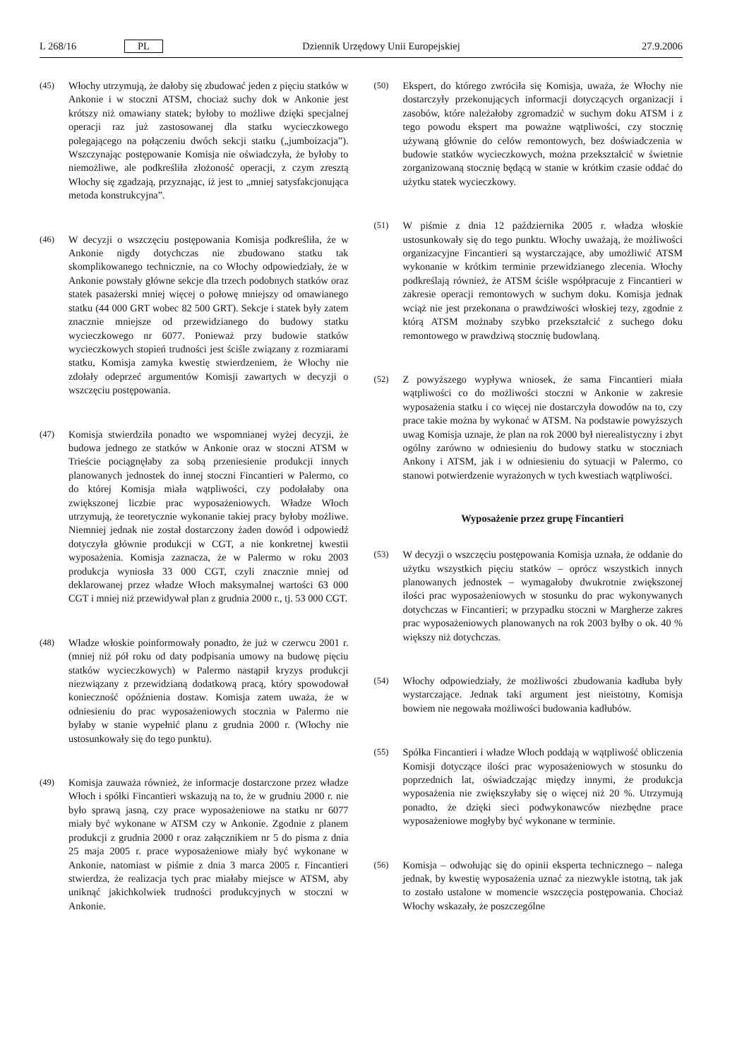L 268/16 PL Dziennik Urzędowy Unii Europejskiej 27.9.2006
(45) Włochy utrzymują, że dałoby się zbudować jeden z pięciu statków w Ankonie i w stoczni ATSM, chociaż suchy dok w Ankonie jest krótszy niż omawiany statek; byłoby to możliwe dzięki specjalnej operacji raz już zastosowanej dla statku wycieczkowego polegającego na połączeniu dwóch sekcji statku („jumboizacja”). Wszczynając postępowanie Komisja nie oświadczyła, że byłoby to niemożliwe, ale podkreśliła złożoność operacji, z czym zresztą Włochy się zgadzają, przyznając, iż jest to „mniej satysfakcjonująca metoda konstrukcyjna”.
(46) W decyzji o wszczęciu postępowania Komisja podkreśliła, że w Ankonie nigdy dotychczas nie zbudowano statku tak skomplikowanego technicznie, na co Włochy odpowiedziały, że w Ankonie powstały główne sekcje dla trzech podobnych statków oraz statek pasażerski mniej więcej o połowę mniejszy od omawianego statku (44 000 GRT wobec 82 500 GRT). Sekcje i statek były zatem znacznie mniejsze od przewidzianego do budowy statku wycieczkowego nr 6077. Ponieważ przy budowie statków wycieczkowych stopień trudności jest ściśle związany z rozmiarami statku, Komisja zamyka kwestię stwierdzeniem, że Włochy nie zdołały odeprzeć argumentów Komisji zawartych w decyzji o wszczęciu postępowania.
(47) Komisja stwierdziła ponadto we wspomnianej wyżej decyzji, że budowa jednego ze statków w Ankonie oraz w stoczni ATSM w Trieście pociągnęłaby za sobą przeniesienie produkcji innych planowanych jednostek do innej stoczni Fincantieri w Palermo, co do której Komisja miała wątpliwości, czy podołałaby ona zwiększonej liczbie prac wyposażeniowych. Władze Włoch utrzymują, że teoretycznie wykonanie takiej pracy byłoby możliwe. Niemniej jednak nie został dostarczony żaden dowód i odpowiedź dotyczyła głównie produkcji w CGT, a nie konkretnej kwestii wyposażenia. Komisja zaznacza, że w Palermo w roku 2003 produkcja wyniosła 33 000 CGT, czyli znacznie mniej od deklarowanej przez władze Włoch maksymalnej wartości 63 000 CGT i mniej niż przewidywał plan z grudnia 2000 r., tj. 53 000 CGT.
(48) Władze włoskie poinformowały ponadto, że już w czerwcu 2001 r. (mniej niż pół roku od daty podpisania umowy na budowę pięciu statków wycieczkowych) w Palermo nastąpił kryzys produkcji niezwiązany z przewidzianą dodatkową pracą, który spowodował konieczność opóźnienia dostaw. Komisja zatem uważa, że w odniesieniu do prac wyposażeniowych stocznia w Palermo nie byłaby w stanie wypełnić planu z grudnia 2000 r. (Włochy nie ustosunkowały się do tego punktu).
(49) Komisja zauważa również, że informacje dostarczone przez władze Włoch i spółki Fincantieri wskazują na to, że w grudniu 2000 r. nie było sprawą jasną, czy prace wyposażeniowe na statku nr 6077 miały być wykonane w ATSM czy w Ankonie. Zgodnie z planem produkcji z grudnia 2000 r oraz załącznikiem nr 5 do pisma z dnia 25 maja 2005 r. prace wyposażeniowe miały być wykonane w Ankonie, natomiast w piśmie z dnia 3 marca 2005 r. Fincantieri stwierdza, że realizacja tych prac miałaby miejsce w ATSM, aby uniknąć jakichkolwiek trudności produkcyjnych w stoczni w Ankonie.
(50) Ekspert, do którego zwróciła się Komisja, uważa, że Włochy nie dostarczyły przekonujących informacji dotyczących organizacji i zasobów, które należałoby zgromadzić w suchym doku ATSM i z tego powodu ekspert ma poważne wątpliwości, czy stocznię używaną głównie do celów remontowych, bez doświadczenia w budowie statków wycieczkowych, można przekształcić w świetnie zorganizowaną stocznię będącą w stanie w krótkim czasie oddać do użytku statek wycieczkowy.
(51) W piśmie z dnia 12 października 2005 r. władza włoskie ustosunkowały się do tego punktu. Włochy uważają, że możliwości organizacyjne Fincantieri są wystarczające, aby umożliwić ATSM wykonanie w krótkim terminie przewidzianego zlecenia. Włochy podkreślają również, że ATSM ściśle współpracuje z Fincantieri w zakresie operacji remontowych w suchym doku. Komisja jednak wciąż nie jest przekonana o prawdziwości włoskiej tezy, zgodnie z którą ATSM możnaby szybko przekształcić z suchego doku remontowego w prawdziwą stocznię budowlaną.
(52) Z powyższego wypływa wniosek, że sama Fincantieri miała wątpliwości co do możliwości stoczni w Ankonie w zakresie wyposażenia statku i co więcej nie dostarczyła dowodów na to, czy prace takie można by wykonać w ATSM. Na podstawie powyższych uwag Komisja uznaje, że plan na rok 2000 był nierealistyczny i zbyt ogólny zarówno w odniesieniu do budowy statku w stoczniach Ankony i ATSM, jak i w odniesieniu do sytuacji w Palermo, co stanowi potwierdzenie wyrażonych w tych kwestiach wątpliwości.
Wyposażenie przez grupę Fincantieri
(53) W decyzji o wszczęciu postępowania Komisja uznała, że oddanie do użytku wszystkich pięciu statków – oprócz wszystkich innych planowanych jednostek – wymagałoby dwukrotnie zwiększonej ilości prac wyposażeniowych w stosunku do prac wykonywanych dotychczas w Fincantieri; w przypadku stoczni w Margherze zakres prac wyposażeniowych planowanych na rok 2003 byłby o ok. 40 % większy niż dotychczas.
(54) Włochy odpowiedziały, że możliwości zbudowania kadłuba były wystarczające. Jednak taki argument jest nieistotny, Komisja bowiem nie negowała możliwości budowania kadłubów.
(55) Spółka Fincantieri i władze Włoch poddają w wątpliwość obliczenia Komisji dotyczące ilości prac wyposażeniowych w stosunku do poprzednich lat, oświadczając między innymi, że produkcja wyposażenia nie zwiększyłaby się o więcej niż 20 %. Utrzymują ponadto, że dzięki sieci podwykonawców niezbędne prace wyposażeniowe mogłyby być wykonane w terminie.
(56) Komisja – odwołując się do opinii eksperta technicznego – nalega jednak, by kwestię wyposażenia uznać za niezwykle istotną, tak jak to zostało ustalone w momencie wszczęcia postępowania. Chociaż Włochy wskazały, że poszczególne